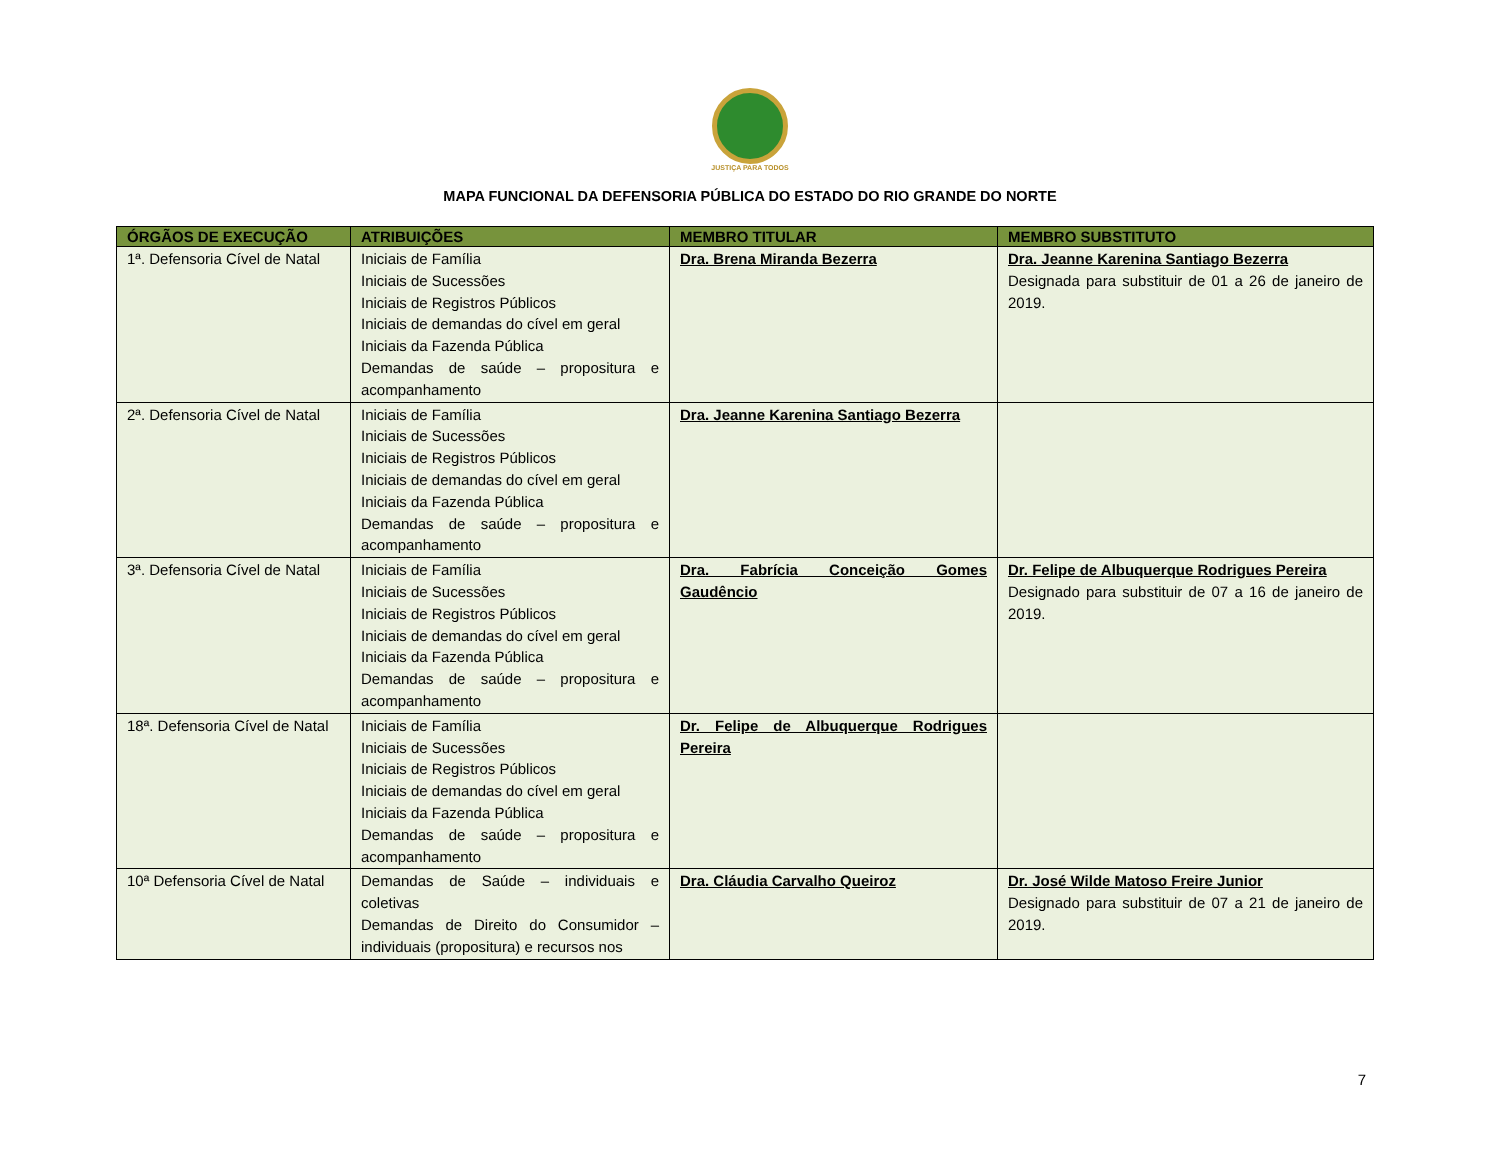JUSTIÇA PARA TODOS
MAPA FUNCIONAL DA DEFENSORIA PÚBLICA DO ESTADO DO RIO GRANDE DO NORTE
| ÓRGÃOS DE EXECUÇÃO | ATRIBUIÇÕES | MEMBRO TITULAR | MEMBRO SUBSTITUTO |
| --- | --- | --- | --- |
| 1ª. Defensoria Cível de Natal | Iniciais de Família Iniciais de Sucessões Iniciais de Registros Públicos Iniciais de demandas do cível em geral Iniciais da Fazenda Pública Demandas de saúde – propositura e acompanhamento | Dra. Brena Miranda Bezerra | Dra. Jeanne Karenina Santiago Bezerra Designada para substituir de 01 a 26 de janeiro de 2019. |
| 2ª. Defensoria Cível de Natal | Iniciais de Família Iniciais de Sucessões Iniciais de Registros Públicos Iniciais de demandas do cível em geral Iniciais da Fazenda Pública Demandas de saúde – propositura e acompanhamento | Dra. Jeanne Karenina Santiago Bezerra | |
| 3ª. Defensoria Cível de Natal | Iniciais de Família Iniciais de Sucessões Iniciais de Registros Públicos Iniciais de demandas do cível em geral Iniciais da Fazenda Pública Demandas de saúde – propositura e acompanhamento | Dra. Fabrícia Conceição Gomes Gaudêncio | Dr. Felipe de Albuquerque Rodrigues Pereira Designado para substituir de 07 a 16 de janeiro de 2019. |
| 18ª. Defensoria Cível de Natal | Iniciais de Família Iniciais de Sucessões Iniciais de Registros Públicos Iniciais de demandas do cível em geral Iniciais da Fazenda Pública Demandas de saúde – propositura e acompanhamento | Dr. Felipe de Albuquerque Rodrigues Pereira | |
| 10ª Defensoria Cível de Natal | Demandas de Saúde – individuais e coletivas Demandas de Direito do Consumidor – individuais (propositura) e recursos nos | Dra. Cláudia Carvalho Queiroz | Dr. José Wilde Matoso Freire Junior Designado para substituir de 07 a 21 de janeiro de 2019. |
7